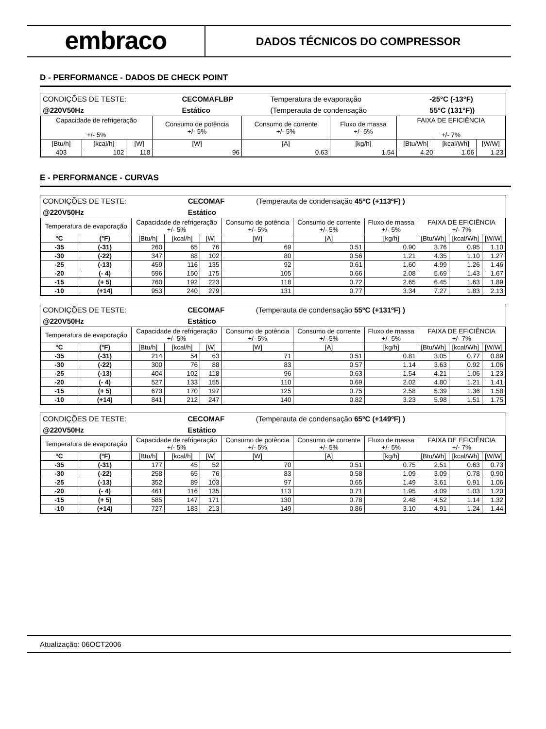embraco
DADOS TÉCNICOS DO COMPRESSOR
D - PERFORMANCE - DADOS DE CHECK POINT
| CONDIÇÕES DE TESTE: | CECOMAFLBP | Temperatura de evaporação | -25°C (-13°F) |
| @220V50Hz | Estático | (Temperauta de condensação | 55°C (131°F)) |
| Capacidade de refrigeração +/- 5% | | | Consumo de potência +/- 5% | Consumo de corrente +/- 5% | Fluxo de massa +/- 5% | FAIXA DE EFICIÊNCIA +/- 7% | | |
| --- | --- | --- | --- | --- | --- | --- | --- | --- |
| [Btu/h] | [kcal/h] | [W] | [W] | [A] | [kg/h] | [Btu/Wh] | [kcal/Wh] | [W/W] |
| 403 | 102 | 118 | 96 | 0.63 | 1.54 | 4.20 | 1.06 | 1.23 |
E - PERFORMANCE - CURVAS
| CONDIÇÕES DE TESTE: | CECOMAF | (Temperauta de condensação 45ºC (+113ºF) ) |
| @220V50Hz | Estático | |
| Temperatura de evaporação | | Capacidade de refrigeração +/- 5% | | | Consumo de potência +/- 5% | Consumo de corrente +/- 5% | Fluxo de massa +/- 5% | FAIXA DE EFICIÊNCIA +/- 7% | | |
| --- | --- | --- | --- | --- | --- | --- | --- | --- | --- | --- |
| °C | (°F) | [Btu/h] | [kcal/h] | [W] | [W] | [A] | [kg/h] | [Btu/Wh] | [kcal/Wh] | [W/W] |
| -35 | (-31) | 260 | 65 | 76 | 69 | 0.51 | 0.90 | 3.76 | 0.95 | 1.10 |
| -30 | (-22) | 347 | 88 | 102 | 80 | 0.56 | 1.21 | 4.35 | 1.10 | 1.27 |
| -25 | (-13) | 459 | 116 | 135 | 92 | 0.61 | 1.60 | 4.99 | 1.26 | 1.46 |
| -20 | (- 4) | 596 | 150 | 175 | 105 | 0.66 | 2.08 | 5.69 | 1.43 | 1.67 |
| -15 | (+ 5) | 760 | 192 | 223 | 118 | 0.72 | 2.65 | 6.45 | 1.63 | 1.89 |
| -10 | (+14) | 953 | 240 | 279 | 131 | 0.77 | 3.34 | 7.27 | 1.83 | 2.13 |
| CONDIÇÕES DE TESTE: | CECOMAF | (Temperauta de condensação 55ºC (+131ºF) ) |
| @220V50Hz | Estático | |
| Temperatura de evaporação | | Capacidade de refrigeração +/- 5% | | | Consumo de potência +/- 5% | Consumo de corrente +/- 5% | Fluxo de massa +/- 5% | FAIXA DE EFICIÊNCIA +/- 7% | | |
| --- | --- | --- | --- | --- | --- | --- | --- | --- | --- | --- |
| °C | (°F) | [Btu/h] | [kcal/h] | [W] | [W] | [A] | [kg/h] | [Btu/Wh] | [kcal/Wh] | [W/W] |
| -35 | (-31) | 214 | 54 | 63 | 71 | 0.51 | 0.81 | 3.05 | 0.77 | 0.89 |
| -30 | (-22) | 300 | 76 | 88 | 83 | 0.57 | 1.14 | 3.63 | 0.92 | 1.06 |
| -25 | (-13) | 404 | 102 | 118 | 96 | 0.63 | 1.54 | 4.21 | 1.06 | 1.23 |
| -20 | (- 4) | 527 | 133 | 155 | 110 | 0.69 | 2.02 | 4.80 | 1.21 | 1.41 |
| -15 | (+ 5) | 673 | 170 | 197 | 125 | 0.75 | 2.58 | 5.39 | 1.36 | 1.58 |
| -10 | (+14) | 841 | 212 | 247 | 140 | 0.82 | 3.23 | 5.98 | 1.51 | 1.75 |
| CONDIÇÕES DE TESTE: | CECOMAF | (Temperauta de condensação 65ºC (+149ºF) ) |
| @220V50Hz | Estático | |
| Temperatura de evaporação | | Capacidade de refrigeração +/- 5% | | | Consumo de potência +/- 5% | Consumo de corrente +/- 5% | Fluxo de massa +/- 5% | FAIXA DE EFICIÊNCIA +/- 7% | | |
| --- | --- | --- | --- | --- | --- | --- | --- | --- | --- | --- |
| °C | (°F) | [Btu/h] | [kcal/h] | [W] | [W] | [A] | [kg/h] | [Btu/Wh] | [kcal/Wh] | [W/W] |
| -35 | (-31) | 177 | 45 | 52 | 70 | 0.51 | 0.75 | 2.51 | 0.63 | 0.73 |
| -30 | (-22) | 258 | 65 | 76 | 83 | 0.58 | 1.09 | 3.09 | 0.78 | 0.90 |
| -25 | (-13) | 352 | 89 | 103 | 97 | 0.65 | 1.49 | 3.61 | 0.91 | 1.06 |
| -20 | (- 4) | 461 | 116 | 135 | 113 | 0.71 | 1.95 | 4.09 | 1.03 | 1.20 |
| -15 | (+ 5) | 585 | 147 | 171 | 130 | 0.78 | 2.48 | 4.52 | 1.14 | 1.32 |
| -10 | (+14) | 727 | 183 | 213 | 149 | 0.86 | 3.10 | 4.91 | 1.24 | 1.44 |
Atualização: 06OCT2006